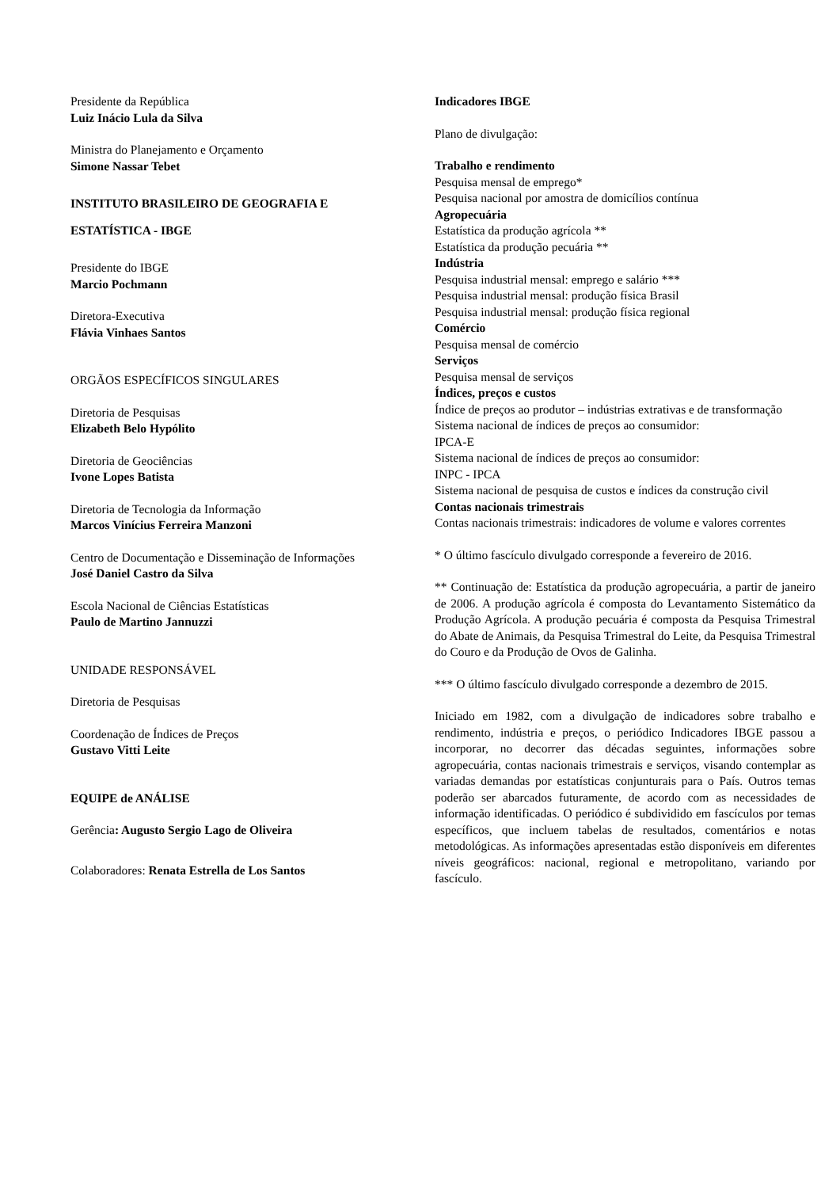Presidente da República
Luiz Inácio Lula da Silva
Ministra do Planejamento e Orçamento
Simone Nassar Tebet
INSTITUTO BRASILEIRO DE GEOGRAFIA E
ESTATÍSTICA - IBGE
Presidente do IBGE
Marcio Pochmann
Diretora-Executiva
Flávia Vinhaes Santos
ORGÃOS ESPECÍFICOS SINGULARES
Diretoria de Pesquisas
Elizabeth Belo Hypólito
Diretoria de Geociências
Ivone Lopes Batista
Diretoria de Tecnologia da Informação
Marcos Vinícius Ferreira Manzoni
Centro de Documentação e Disseminação de Informações
José Daniel Castro da Silva
Escola Nacional de Ciências Estatísticas
Paulo de Martino Jannuzzi
UNIDADE RESPONSÁVEL
Diretoria de Pesquisas
Coordenação de Índices de Preços
Gustavo Vitti Leite
EQUIPE de ANÁLISE
Gerência: Augusto Sergio Lago de Oliveira
Colaboradores: Renata Estrella de Los Santos
Indicadores IBGE
Plano de divulgação:
Trabalho e rendimento
Pesquisa mensal de emprego*
Pesquisa nacional por amostra de domicílios contínua
Agropecuária
Estatística da produção agrícola **
Estatística da produção pecuária **
Indústria
Pesquisa industrial mensal: emprego e salário ***
Pesquisa industrial mensal: produção física Brasil
Pesquisa industrial mensal: produção física regional
Comércio
Pesquisa mensal de comércio
Serviços
Pesquisa mensal de serviços
Índices, preços e custos
Índice de preços ao produtor – indústrias extrativas e de transformação
Sistema nacional de índices de preços ao consumidor:
IPCA-E
Sistema nacional de índices de preços ao consumidor:
INPC - IPCA
Sistema nacional de pesquisa de custos e índices da construção civil
Contas nacionais trimestrais
Contas nacionais trimestrais: indicadores de volume e valores correntes
* O último fascículo divulgado corresponde a fevereiro de 2016.
** Continuação de: Estatística da produção agropecuária, a partir de janeiro de 2006. A produção agrícola é composta do Levantamento Sistemático da Produção Agrícola. A produção pecuária é composta da Pesquisa Trimestral do Abate de Animais, da Pesquisa Trimestral do Leite, da Pesquisa Trimestral do Couro e da Produção de Ovos de Galinha.
*** O último fascículo divulgado corresponde a dezembro de 2015.
Iniciado em 1982, com a divulgação de indicadores sobre trabalho e rendimento, indústria e preços, o periódico Indicadores IBGE passou a incorporar, no decorrer das décadas seguintes, informações sobre agropecuária, contas nacionais trimestrais e serviços, visando contemplar as variadas demandas por estatísticas conjunturais para o País. Outros temas poderão ser abarcados futuramente, de acordo com as necessidades de informação identificadas. O periódico é subdividido em fascículos por temas específicos, que incluem tabelas de resultados, comentários e notas metodológicas. As informações apresentadas estão disponíveis em diferentes níveis geográficos: nacional, regional e metropolitano, variando por fascículo.